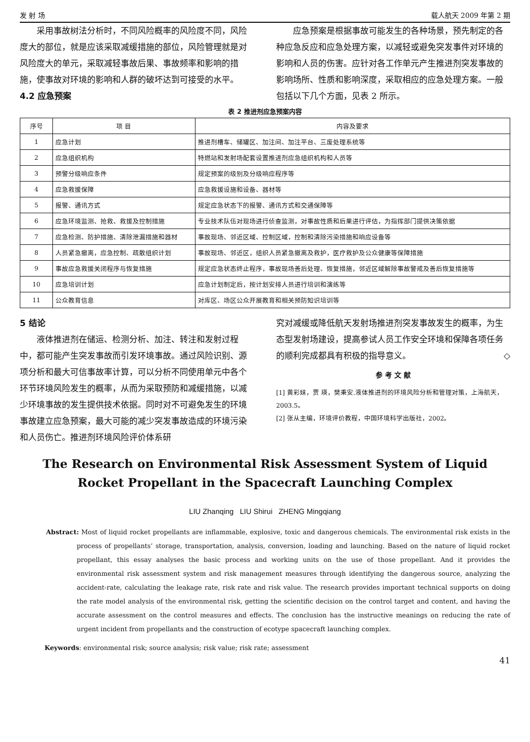发 射 场 载人航天 2009 年第 2 期
采用事故树法分析时，不同风险概率的风险度不同，风险度大的部位，就是应该采取减缓措施的部位，风险管理就是对风险度大的单元，采取减轻事故后果、事故频率和影响的措施，使事故对环境的影响和人群的破坏达到可接受的水平。
4.2 应急预案
应急预案是根据事故可能发生的各种场景，预先制定的各种应急反应和应急处理方案，以减轻或避免突发事件对环境的影响和人员的伤害。应针对各工作单元产生推进剂突发事故的影响场所、性质和影响深度，采取相应的应急处理方案。一般包括以下几个方面，见表 2 所示。
表 2 推进剂应急预案内容
| 序号 | 项 目 | 内容及要求 |
| --- | --- | --- |
| 1 | 应急计划 | 推进剂槽车、储罐区、加注间、加注平台、三废处理系统等 |
| 2 | 应急组织机构 | 特燃站和发射场配套设置推进剂应急组织机构和人员等 |
| 3 | 预警分级响应条件 | 规定预案的级别及分级响应程序等 |
| 4 | 应急救援保障 | 应急救援设施和设备、器材等 |
| 5 | 报警、通讯方式 | 规定应急状态下的报警、通讯方式和交通保障等 |
| 6 | 应急环境监测、抢救、救援及控制措施 | 专业技术队伍对现场进行侦查监测，对事故性质和后果进行评估，为指挥部门提供决策依据 |
| 7 | 应急检测、防护措施、清除泄漏措施和器材 | 事故现场、邻近区域、控制区域，控制和清除污染措施和响应设备等 |
| 8 | 人员紧急撤离，应急控制、疏散组织计划 | 事故现场、邻近区，组织人员紧急撤离及救护，医疗救护及公众健康等保障措施 |
| 9 | 事故应急救援关闭程序与恢复措施 | 规定应急状态终止程序，事故现场善后处理、恢复措施，邻近区域解除事故警戒及善后恢复措施等 |
| 10 | 应急培训计划 | 应急计划制定后，按计划安排人员进行培训和演练等 |
| 11 | 公众教育信息 | 对库区、场区公众开展教育和相关预防知识培训等 |
5 结论
液体推进剂在储运、检测分析、加注、转注和发射过程中，都可能产生突发事故而引发环境事故。通过风险识别、源项分析和最大可信事故率计算，可以分析不同使用单元中各个环节环境风险发生的概率，从而为采取预防和减缓措施，以减少环境事故的发生提供技术依据。同时对不可避免发生的环境事故建立应急预案，最大可能的减少突发事故造成的环境污染和人员伤亡。推进剂环境风险评价体系研
究对减缓或降低航天发射场推进剂突发事故发生的概率，为生态型发射场建设，提高参试人员工作安全环境和保障各项任务的顺利完成都具有积极的指导意义。 ◇
参 考 文 献
[1] 黄彩妹，贾 瑛，樊秉安.液体推进剂的环境风险分析和管理对策，上海航天，2003.5。
[2] 张从主编，环境评价教程，中国环境科学出版社，2002。
The Research on Environmental Risk Assessment System of Liquid Rocket Propellant in the Spacecraft Launching Complex
LIU Zhanqing LIU Shirui ZHENG Mingqiang
Abstract: Most of liquid rocket propellants are inflammable, explosive, toxic and dangerous chemicals. The environmental risk exists in the process of propellants’ storage, transportation, analysis, conversion, loading and launching. Based on the nature of liquid rocket propellant, this essay analyses the basic process and working units on the use of those propellant. And it provides the environmental risk assessment system and risk management measures through identifying the dangerous source, analyzing the accident-rate, calculating the leakage rate, risk rate and risk value. The research provides important technical supports on doing the rate model analysis of the environmental risk, getting the scientific decision on the control target and content, and having the accurate assessment on the control measures and effects. The conclusion has the instructive meanings on reducing the rate of urgent incident from propellants and the construction of ecotype spacecraft launching complex.
Keywords: environmental risk; source analysis; risk value; risk rate; assessment
41